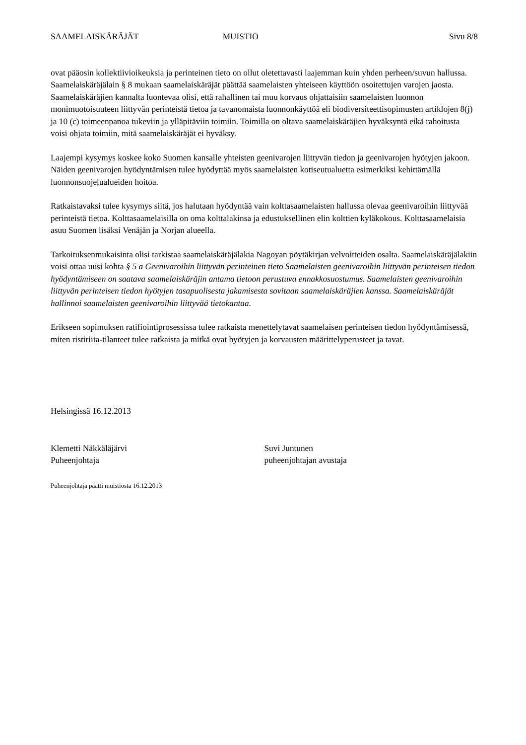SAAMELAISKÄRÄJÄT MUISTIO Sivu 8/8
ovat pääosin kollektiivioikeuksia ja perinteinen tieto on ollut oletettavasti laajemman kuin yhden perheen/suvun hallussa. Saamelaiskäräjälain § 8 mukaan saamelaiskäräjät päättää saamelaisten yhteiseen käyttöön osoitettujen varojen jaosta. Saamelaiskäräjien kannalta luontevaa olisi, että rahallinen tai muu korvaus ohjattaisiin saamelaisten luonnon monimuotoisuuteen liittyvän perinteistä tietoa ja tavanomaista luonnonkäyttöä eli biodiversiteettisopimusten artiklojen 8(j) ja 10 (c) toimeenpanoa tukeviin ja ylläpitäviin toimiin. Toimilla on oltava saamelaiskäräjien hyväksyntä eikä rahoitusta voisi ohjata toimiin, mitä saamelaiskäräjät ei hyväksy.
Laajempi kysymys koskee koko Suomen kansalle yhteisten geenivarojen liittyvän tiedon ja geenivarojen hyötyjen jakoon. Näiden geenivarojen hyödyntämisen tulee hyödyttää myös saamelaisten kotiseutualuetta esimerkiksi kehittämällä luonnonsuojelualueiden hoitoa.
Ratkaistavaksi tulee kysymys siitä, jos halutaan hyödyntää vain kolttasaamelaisten hallussa olevaa geenivaroihin liittyvää perinteistä tietoa. Kolttasaamelaisilla on oma kolttalakinsa ja edustuksellinen elin kolttien kyläkokous. Kolttasaamelaisia asuu Suomen lisäksi Venäjän ja Norjan alueella.
Tarkoituksenmukaisinta olisi tarkistaa saamelaiskäräjälakia Nagoyan pöytäkirjan velvoitteiden osalta. Saamelaiskäräjälakiin voisi ottaa uusi kohta § 5 a Geenivaroihin liittyvän perinteinen tieto Saamelaisten geenivaroihin liittyvän perinteisen tiedon hyödyntämiseen on saatava saamelaiskäräjin antama tietoon perustuva ennakkosuostumus. Saamelaisten geenivaroihin liittyvän perinteisen tiedon hyötyjen tasapuolisesta jakamisesta sovitaan saamelaiskäräjien kanssa. Saamelaiskäräjät hallinnoi saamelaisten geenivaroihin liittyvää tietokantaa.
Erikseen sopimuksen ratifiointiprosessissa tulee ratkaista menettelytavat saamelaisen perinteisen tiedon hyödyntämisessä, miten ristiriita-tilanteet tulee ratkaista ja mitkä ovat hyötyjen ja korvausten määrittelyperusteet ja tavat.
Helsingissä 16.12.2013
Klemetti Näkkäläjärvi
Puheenjohtaja
Suvi Juntunen
puheenjohtajan avustaja
Puheenjohtaja päätti muistiosta 16.12.2013